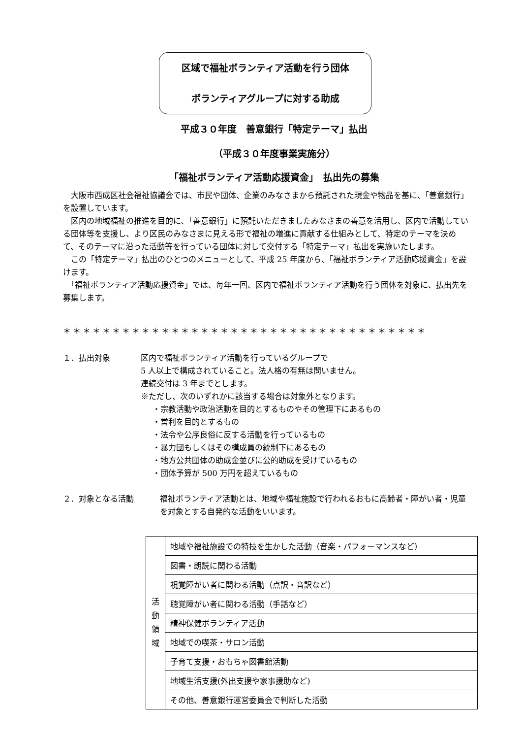区域で福祉ボランティア活動を行う団体
ボランティアグループに対する助成
平成３０年度　善意銀行「特定テーマ」払出
（平成３０年度事業実施分）
「福祉ボランティア活動応援資金」　払出先の募集
　大阪市西成区社会福祉協議会では、市民や団体、企業のみなさまから預託された現金や物品を基に、「善意銀行」を設置しています。
　区内の地域福祉の推進を目的に､「善意銀行」に預託いただきましたみなさまの善意を活用し、区内で活動している団体等を支援し、より区民のみなさまに見える形で福祉の増進に貢献する仕組みとして、特定のテーマを決めて、そのテーマに沿った活動等を行っている団体に対して交付する「特定テーマ」払出を実施いたします。
　この「特定テーマ」払出のひとつのメニューとして、平成 25 年度から、「福祉ボランティア活動応援資金」を設けます。
　「福祉ボランティア活動応援資金」では、毎年一回、区内で福祉ボランティア活動を行う団体を対象に、払出先を募集します。
＊＊＊＊＊＊＊＊＊＊＊＊＊＊＊＊＊＊＊＊＊＊＊＊＊＊＊＊＊＊＊＊＊＊＊＊＊
１．払出対象 区内で福祉ボランティア活動を行っているグループで
5 人以上で構成されていること。法人格の有無は問いません。
連続交付は 3 年までとします。
※ただし、次のいずれかに該当する場合は対象外となります。
・宗教活動や政治活動を目的とするものやその管理下にあるもの
・営利を目的とするもの
・法令や公序良俗に反する活動を行っているもの
・暴力団もしくはその構成員の統制下にあるもの
・地方公共団体の助成金並びに公的助成を受けているもの
・団体予算が 500 万円を超えているもの
２．対象となる活動 福祉ボランティア活動とは、地域や福祉施設で行われるおもに高齢者・障がい者・児童を対象とする自発的な活動をいいます。
| 活 動 領 域 | 地域や福祉施設での特技を生かした活動（音楽・パフォーマンスなど） |
| | 図書・朗読に関わる活動 |
| | 視覚障がい者に関わる活動（点訳・音訳など） |
| | 聴覚障がい者に関わる活動（手話など） |
| | 精神保健ボランティア活動 |
| | 地域での喫茶・サロン活動 |
| | 子育て支援・おもちゃ図書館活動 |
| | 地域生活支援(外出支援や家事援助など) |
| | その他、善意銀行運営委員会で判断した活動 |